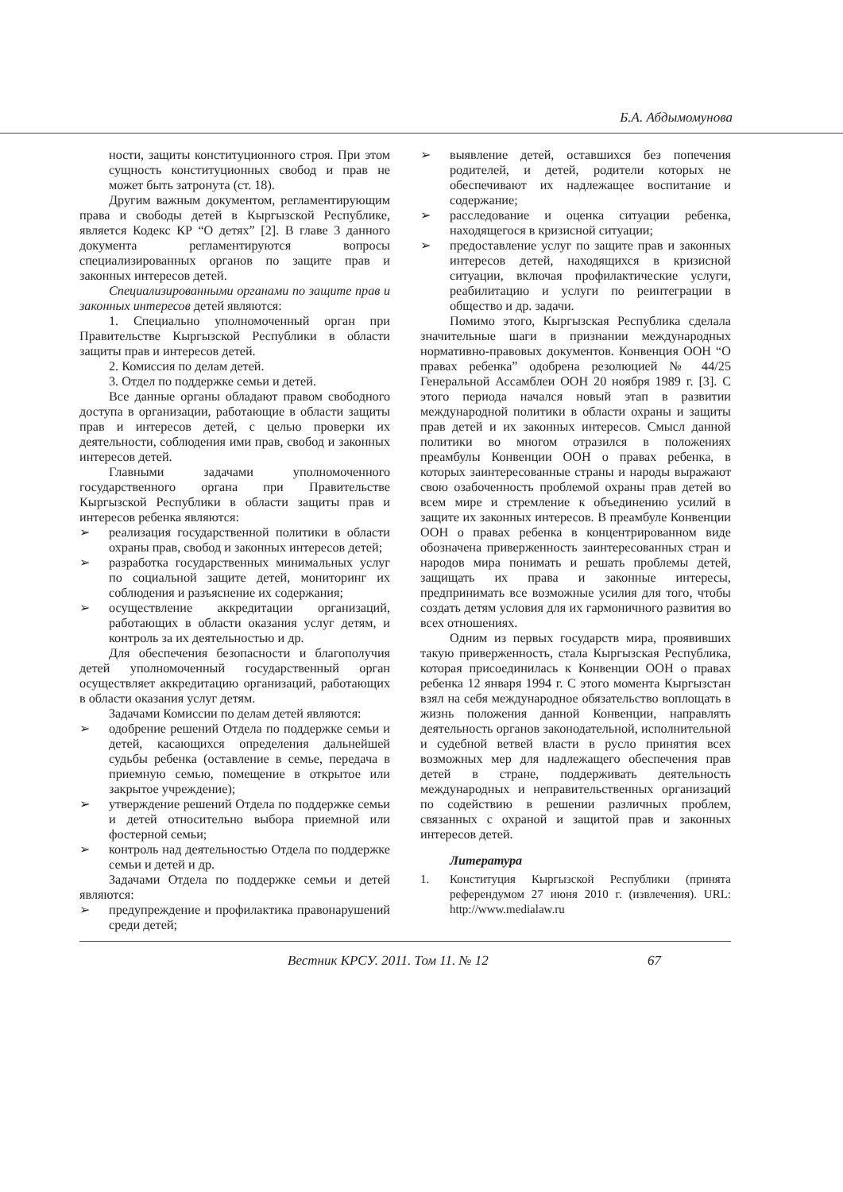Б.А. Абдымомунова
ности, защиты конституционного строя. При этом сущность конституционных свобод и прав не может быть затронута (ст. 18).
Другим важным документом, регламентирующим права и свободы детей в Кыргызской Республике, является Кодекс КР “О детях” [2]. В главе 3 данного документа регламентируются вопросы специализированных органов по защите прав и законных интересов детей.
Специализированными органами по защите прав и законных интересов детей являются:
1. Специально уполномоченный орган при Правительстве Кыргызской Республики в области защиты прав и интересов детей.
2. Комиссия по делам детей.
3. Отдел по поддержке семьи и детей.
Все данные органы обладают правом свободного доступа в организации, работающие в области защиты прав и интересов детей, с целью проверки их деятельности, соблюдения ими прав, свобод и законных интересов детей.
Главными задачами уполномоченного государственного органа при Правительстве Кыргызской Республики в области защиты прав и интересов ребенка являются:
➢ реализация государственной политики в области охраны прав, свобод и законных интересов детей;
➢ разработка государственных минимальных услуг по социальной защите детей, мониторинг их соблюдения и разъяснение их содержания;
➢ осуществление аккредитации организаций, работающих в области оказания услуг детям, и контроль за их деятельностью и др.
Для обеспечения безопасности и благополучия детей уполномоченный государственный орган осуществляет аккредитацию организаций, работающих в области оказания услуг детям.
Задачами Комиссии по делам детей являются:
➢ одобрение решений Отдела по поддержке семьи и детей, касающихся определения дальнейшей судьбы ребенка (оставление в семье, передача в приемную семью, помещение в открытое или закрытое учреждение);
➢ утверждение решений Отдела по поддержке семьи и детей относительно выбора приемной или фостерной семьи;
➢ контроль над деятельностью Отдела по поддержке семьи и детей и др.
Задачами Отдела по поддержке семьи и детей являются:
➢ предупреждение и профилактика правонарушений среди детей;
➢ выявление детей, оставшихся без попечения родителей, и детей, родители которых не обеспечивают их надлежащее воспитание и содержание;
➢ расследование и оценка ситуации ребенка, находящегося в кризисной ситуации;
➢ предоставление услуг по защите прав и законных интересов детей, находящихся в кризисной ситуации, включая профилактические услуги, реабилитацию и услуги по реинтеграции в общество и др. задачи.
Помимо этого, Кыргызская Республика сделала значительные шаги в признании международных нормативно-правовых документов. Конвенция ООН “О правах ребенка” одобрена резолюцией № 44/25 Генеральной Ассамблеи ООН 20 ноября 1989 г. [3]. С этого периода начался новый этап в развитии международной политики в области охраны и защиты прав детей и их законных интересов. Смысл данной политики во многом отразился в положениях преамбулы Конвенции ООН о правах ребенка, в которых заинтересованные страны и народы выражают свою озабоченность проблемой охраны прав детей во всем мире и стремление к объединению усилий в защите их законных интересов. В преамбуле Конвенции ООН о правах ребенка в концентрированном виде обозначена приверженность заинтересованных стран и народов мира понимать и решать проблемы детей, защищать их права и законные интересы, предпринимать все возможные усилия для того, чтобы создать детям условия для их гармоничного развития во всех отношениях.
Одним из первых государств мира, проявивших такую приверженность, стала Кыргызская Республика, которая присоединилась к Конвенции ООН о правах ребенка 12 января 1994 г. С этого момента Кыргызстан взял на себя международное обязательство воплощать в жизнь положения данной Конвенции, направлять деятельность органов законодательной, исполнительной и судебной ветвей власти в русло принятия всех возможных мер для надлежащего обеспечения прав детей в стране, поддерживать деятельность международных и неправительственных организаций по содействию в решении различных проблем, связанных с охраной и защитой прав и законных интересов детей.
Литература
1. Конституция Кыргызской Республики (принята референдумом 27 июня 2010 г. (извлечения). URL: http://www.medialaw.ru
Вестник КРСУ. 2011. Том 11. № 12 67